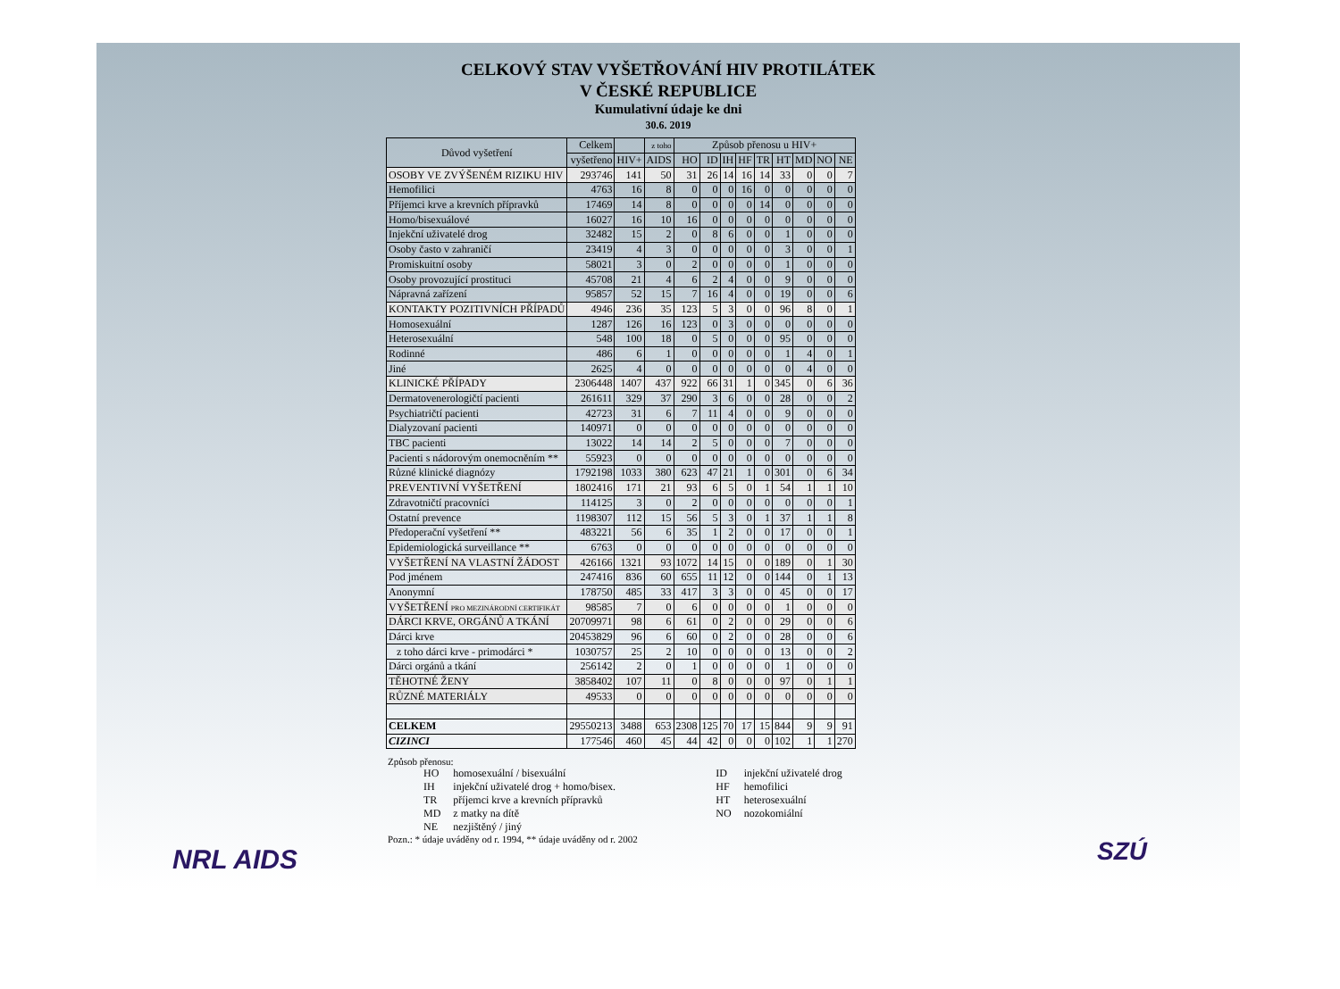CELKOVÝ STAV VYŠETŘOVÁNÍ HIV PROTILÁTEK
V ČESKÉ REPUBLICE
Kumulativní údaje ke dni
30.6. 2019
| Důvod vyšetření | Celkem | | z toho | Způsob přenosu u HIV+ | | | | | | | | |
| --- | --- | --- | --- | --- | --- | --- | --- | --- | --- | --- | --- | --- |
| | vyšetřeno | HIV+ | AIDS | HO | ID | IH | HF | TR | HT | MD | NO | NE |
| OSOBY VE ZVÝŠENÉM RIZIKU HIV | 293746 | 141 | 50 | 31 | 26 | 14 | 16 | 14 | 33 | 0 | 0 | 7 |
| Hemofilici | 4763 | 16 | 8 | 0 | 0 | 0 | 16 | 0 | 0 | 0 | 0 | 0 |
| Příjemci krve a krevních přípravků | 17469 | 14 | 8 | 0 | 0 | 0 | 0 | 14 | 0 | 0 | 0 | 0 |
| Homo/bisexuálové | 16027 | 16 | 10 | 16 | 0 | 0 | 0 | 0 | 0 | 0 | 0 | 0 |
| Injekční uživatelé drog | 32482 | 15 | 2 | 0 | 8 | 6 | 0 | 0 | 1 | 0 | 0 | 0 |
| Osoby často v zahraničí | 23419 | 4 | 3 | 0 | 0 | 0 | 0 | 0 | 3 | 0 | 0 | 1 |
| Promiskuitní osoby | 58021 | 3 | 0 | 2 | 0 | 0 | 0 | 0 | 1 | 0 | 0 | 0 |
| Osoby provozující prostituci | 45708 | 21 | 4 | 6 | 2 | 4 | 0 | 0 | 9 | 0 | 0 | 0 |
| Nápravná zařízení | 95857 | 52 | 15 | 7 | 16 | 4 | 0 | 0 | 19 | 0 | 0 | 6 |
| KONTAKTY POZITIVNÍCH PŘÍPADŮ | 4946 | 236 | 35 | 123 | 5 | 3 | 0 | 0 | 96 | 8 | 0 | 1 |
| Homosexuální | 1287 | 126 | 16 | 123 | 0 | 3 | 0 | 0 | 0 | 0 | 0 | 0 |
| Heterosexuální | 548 | 100 | 18 | 0 | 5 | 0 | 0 | 0 | 95 | 0 | 0 | 0 |
| Rodinné | 486 | 6 | 1 | 0 | 0 | 0 | 0 | 0 | 1 | 4 | 0 | 1 |
| Jiné | 2625 | 4 | 0 | 0 | 0 | 0 | 0 | 0 | 0 | 4 | 0 | 0 |
| KLINICKÉ PŘÍPADY | 2306448 | 1407 | 437 | 922 | 66 | 31 | 1 | 0 | 345 | 0 | 6 | 36 |
| Dermatovenerologičtí pacienti | 261611 | 329 | 37 | 290 | 3 | 6 | 0 | 0 | 28 | 0 | 0 | 2 |
| Psychiatričtí pacienti | 42723 | 31 | 6 | 7 | 11 | 4 | 0 | 0 | 9 | 0 | 0 | 0 |
| Dialyzovaní pacienti | 140971 | 0 | 0 | 0 | 0 | 0 | 0 | 0 | 0 | 0 | 0 | 0 |
| TBC pacienti | 13022 | 14 | 14 | 2 | 5 | 0 | 0 | 0 | 7 | 0 | 0 | 0 |
| Pacienti s nádorovým onemocněním ** | 55923 | 0 | 0 | 0 | 0 | 0 | 0 | 0 | 0 | 0 | 0 | 0 |
| Různé klinické diagnózy | 1792198 | 1033 | 380 | 623 | 47 | 21 | 1 | 0 | 301 | 0 | 6 | 34 |
| PREVENTIVNÍ VYŠETŘENÍ | 1802416 | 171 | 21 | 93 | 6 | 5 | 0 | 1 | 54 | 1 | 1 | 10 |
| Zdravotničtí pracovníci | 114125 | 3 | 0 | 2 | 0 | 0 | 0 | 0 | 0 | 0 | 0 | 1 |
| Ostatní prevence | 1198307 | 112 | 15 | 56 | 5 | 3 | 0 | 1 | 37 | 1 | 1 | 8 |
| Předoperační vyšetření ** | 483221 | 56 | 6 | 35 | 1 | 2 | 0 | 0 | 17 | 0 | 0 | 1 |
| Epidemiologická surveillance ** | 6763 | 0 | 0 | 0 | 0 | 0 | 0 | 0 | 0 | 0 | 0 | 0 |
| VYŠETŘENÍ NA VLASTNÍ ŽÁDOST | 426166 | 1321 | 93 | 1072 | 14 | 15 | 0 | 0 | 189 | 0 | 1 | 30 |
| Pod jménem | 247416 | 836 | 60 | 655 | 11 | 12 | 0 | 0 | 144 | 0 | 1 | 13 |
| Anonymní | 178750 | 485 | 33 | 417 | 3 | 3 | 0 | 0 | 45 | 0 | 0 | 17 |
| VYŠETŘENÍ PRO MEZINÁRODNÍ CERTIFIKÁT | 98585 | 7 | 0 | 6 | 0 | 0 | 0 | 0 | 1 | 0 | 0 | 0 |
| DÁRCI KRVE, ORGÁNŮ A TKÁNÍ | 20709971 | 98 | 6 | 61 | 0 | 2 | 0 | 0 | 29 | 0 | 0 | 6 |
| Dárci krve | 20453829 | 96 | 6 | 60 | 0 | 2 | 0 | 0 | 28 | 0 | 0 | 6 |
| z toho dárci krve - primodárci * | 1030757 | 25 | 2 | 10 | 0 | 0 | 0 | 0 | 13 | 0 | 0 | 2 |
| Dárci orgánů a tkání | 256142 | 2 | 0 | 1 | 0 | 0 | 0 | 0 | 1 | 0 | 0 | 0 |
| TĚHOTNÉ ŽENY | 3858402 | 107 | 11 | 0 | 8 | 0 | 0 | 0 | 97 | 0 | 1 | 1 |
| RŮZNÉ MATERIÁLY | 49533 | 0 | 0 | 0 | 0 | 0 | 0 | 0 | 0 | 0 | 0 | 0 |
| CELKEM | 29550213 | 3488 | 653 | 2308 | 125 | 70 | 17 | 15 | 844 | 9 | 9 | 91 |
| CIZINCI | 177546 | 460 | 45 | 44 | 42 | 0 | 0 | 0 | 102 | 1 | 1 | 270 |
Způsob přenosu:
| HO | homosexuální / bisexuální | ID | injekční uživatelé drog |
| IH | injekční uživatelé drog + homo/bisex. | HF | hemofilici |
| TR | příjemci krve a krevních přípravků | HT | heterosexuální |
| MD | z matky na dítě | NO | nozokomiální |
| NE | nezjištěný / jiný | | |
Pozn.: * údaje uváděny od r. 1994, ** údaje uváděny od r. 2002
NRL AIDS SZÚ